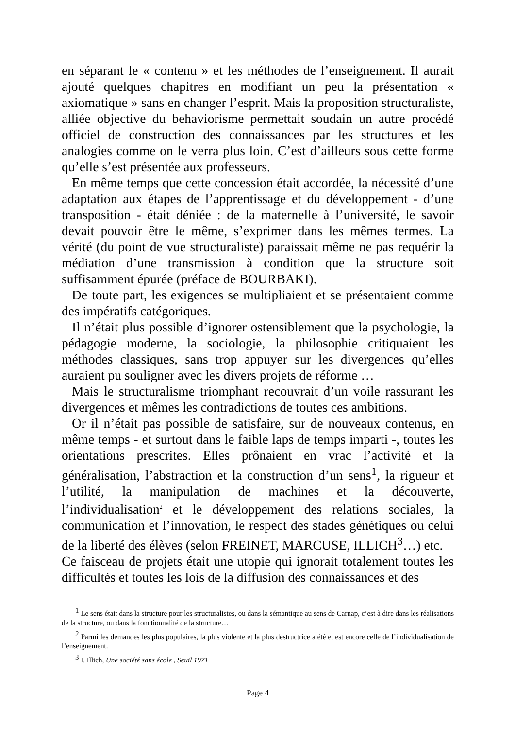en séparant le « contenu » et les méthodes de l’enseignement. Il aurait ajouté quelques chapitres en modifiant un peu la présentation « axiomatique » sans en changer l’esprit. Mais la proposition structuraliste, alliée objective du behaviorisme permettait soudain un autre procédé officiel de construction des connaissances par les structures et les analogies comme on le verra plus loin. C’est d’ailleurs sous cette forme qu’elle s’est présentée aux professeurs.
En même temps que cette concession était accordée, la nécessité d’une adaptation aux étapes de l’apprentissage et du développement - d’une transposition - était déniée : de la maternelle à l’université, le savoir devait pouvoir être le même, s’exprimer dans les mêmes termes. La vérité (du point de vue structuraliste) paraissait même ne pas requérir la médiation d’une transmission à condition que la structure soit suffisamment épurée (préface de BOURBAKI).
De toute part, les exigences se multipliaient et se présentaient comme des impératifs catégoriques.
Il n’était plus possible d’ignorer ostensiblement que la psychologie, la pédagogie moderne, la sociologie, la philosophie critiquaient les méthodes classiques, sans trop appuyer sur les divergences qu’elles auraient pu souligner avec les divers projets de réforme …
Mais le structuralisme triomphant recouvrait d’un voile rassurant les divergences et mêmes les contradictions de toutes ces ambitions.
Or il n’était pas possible de satisfaire, sur de nouveaux contenus, en même temps - et surtout dans le faible laps de temps imparti -, toutes les orientations prescrites. Elles prônaient en vrac l’activité et la généralisation, l’abstraction et la construction d’un sens<sup>1</sup>, la rigueur et l’utilité, la manipulation de machines et la découverte, l’individualisation<sup>2</sup> et le développement des relations sociales, la communication et l’innovation, le respect des stades génétiques ou celui de la liberté des élèves (selon FREINET, MARCUSE, ILLICH<sup>3</sup>…) etc.
Ce faisceau de projets était une utopie qui ignorait totalement toutes les difficultés et toutes les lois de la diffusion des connaissances et des
<sup>1</sup> Le sens était dans la structure pour les structuralistes, ou dans la sémantique au sens de Carnap, c’est à dire dans les réalisations de la structure, ou dans la fonctionnalité de la structure…
<sup>2</sup> Parmi les demandes les plus populaires, la plus violente et la plus destructrice a été et est encore celle de l’individualisation de l’enseignement.
<sup>3</sup> I. Illich, Une société sans école , Seuil 1971
Page 4